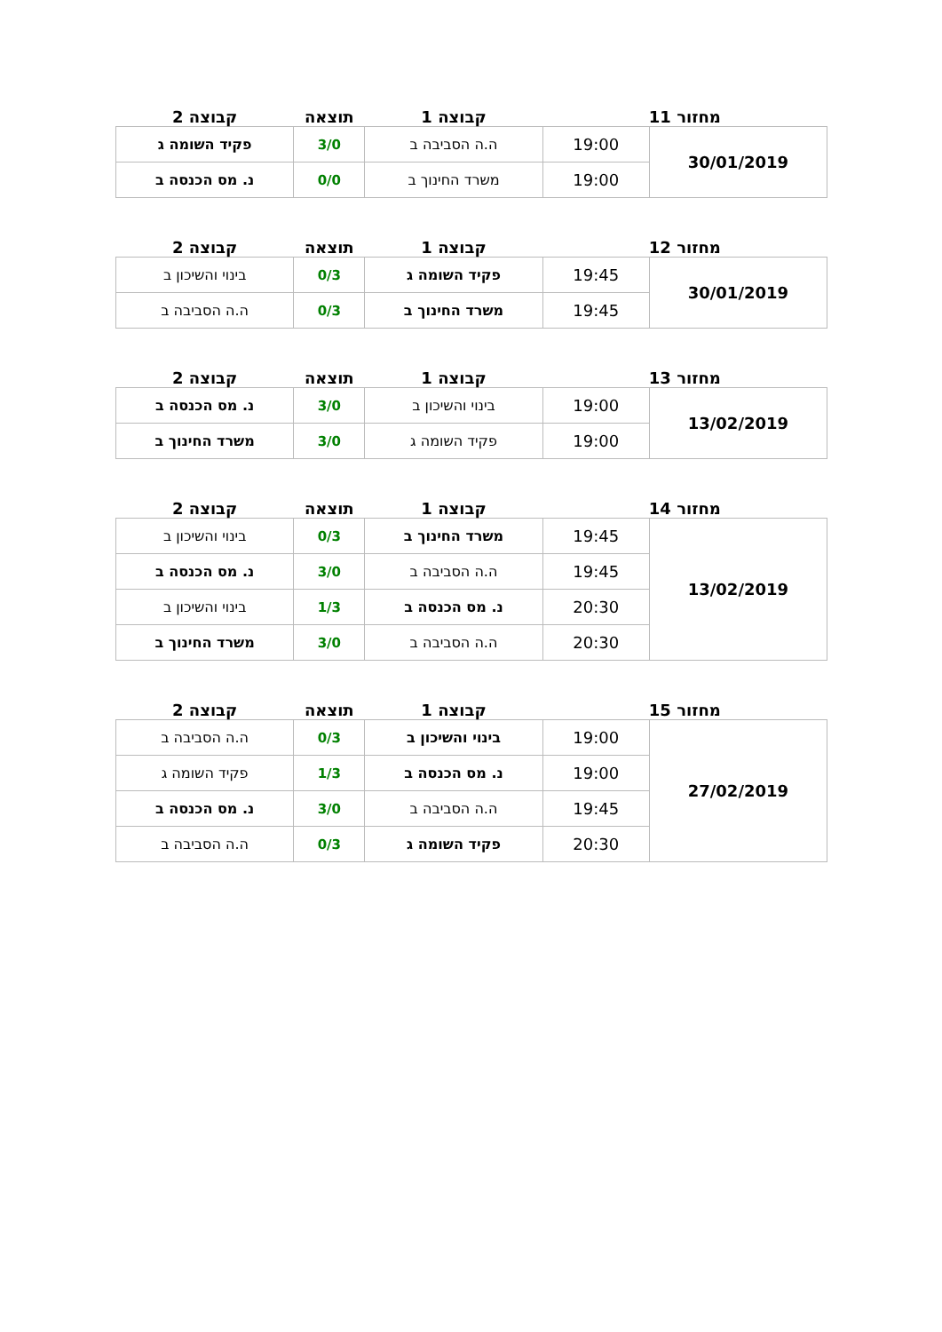| מחזור 11 | | קבוצה 1 | תוצאה | קבוצה 2 |
| --- | --- | --- | --- | --- |
| 30/01/2019 | 19:00 | ה.ה הסביבה ב | 3/0 | פקיד השומה ג |
| | 19:00 | משרד החינוך ב | 0/0 | נ. מס הכנסה ב |
| מחזור 12 | | קבוצה 1 | תוצאה | קבוצה 2 |
| --- | --- | --- | --- | --- |
| 30/01/2019 | 19:45 | פקיד השומה ג | 0/3 | בינוי והשיכון ב |
| | 19:45 | משרד החינוך ב | 0/3 | ה.ה הסביבה ב |
| מחזור 13 | | קבוצה 1 | תוצאה | קבוצה 2 |
| --- | --- | --- | --- | --- |
| 13/02/2019 | 19:00 | בינוי והשיכון ב | 3/0 | נ. מס הכנסה ב |
| | 19:00 | פקיד השומה ג | 3/0 | משרד החינוך ב |
| מחזור 14 | | קבוצה 1 | תוצאה | קבוצה 2 |
| --- | --- | --- | --- | --- |
| 13/02/2019 | 19:45 | משרד החינוך ב | 0/3 | בינוי והשיכון ב |
| | 19:45 | ה.ה הסביבה ב | 3/0 | נ. מס הכנסה ב |
| | 20:30 | נ. מס הכנסה ב | 1/3 | בינוי והשיכון ב |
| | 20:30 | ה.ה הסביבה ב | 3/0 | משרד החינוך ב |
| מחזור 15 | | קבוצה 1 | תוצאה | קבוצה 2 |
| --- | --- | --- | --- | --- |
| 27/02/2019 | 19:00 | בינוי והשיכון ב | 0/3 | ה.ה הסביבה ב |
| | 19:00 | נ. מס הכנסה ב | 1/3 | פקיד השומה ג |
| | 19:45 | ה.ה הסביבה ב | 3/0 | נ. מס הכנסה ב |
| | 20:30 | פקיד השומה ג | 0/3 | ה.ה הסביבה ב |